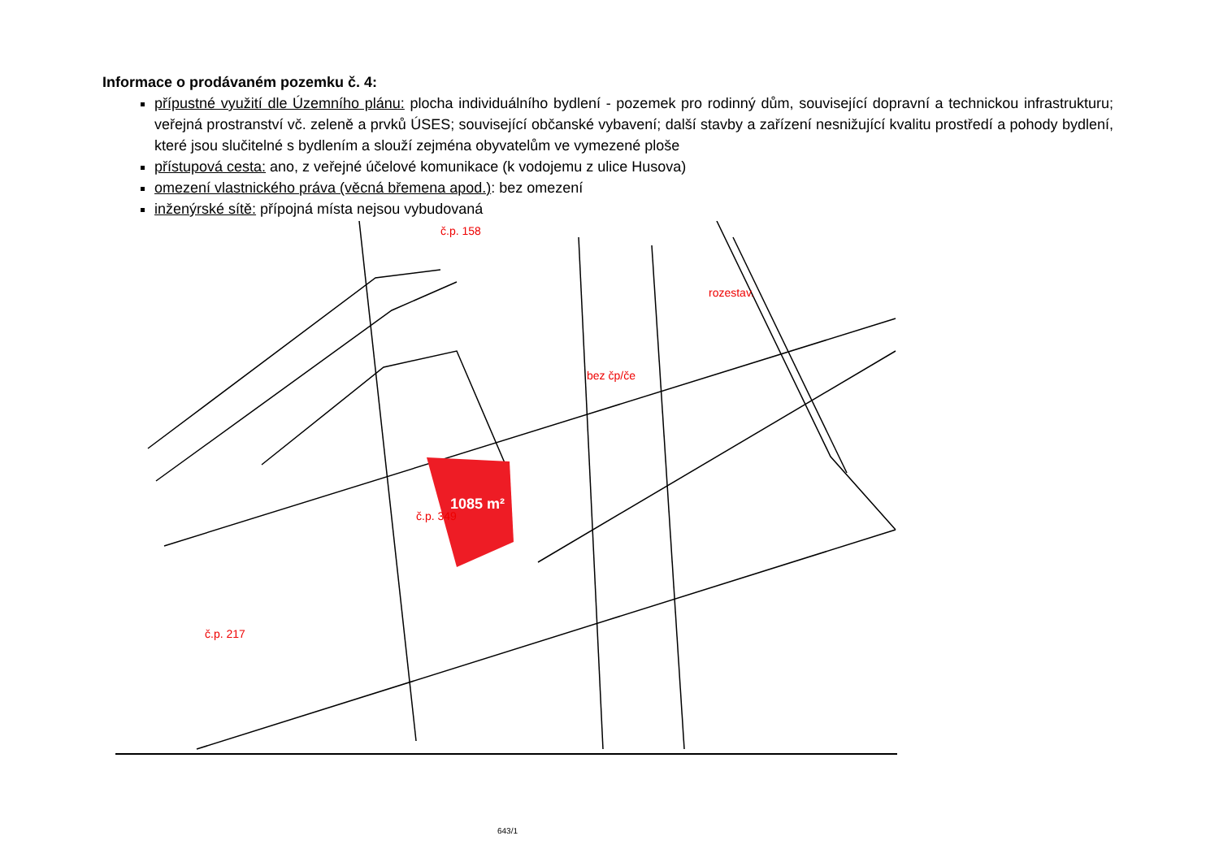Informace o prodávaném pozemku č. 4:
přípustné využití dle Územního plánu: plocha individuálního bydlení - pozemek pro rodinný dům, související dopravní a technickou infrastrukturu; veřejná prostranství vč. zeleně a prvků ÚSES; související občanské vybavení; další stavby a zařízení nesnižující kvalitu prostředí a pohody bydlení, které jsou slučitelné s bydlením a slouží zejména obyvatelům ve vymezené ploše
přístupová cesta: ano, z veřejné účelové komunikace (k vodojemu z ulice Husova)
omezení vlastnického práva (věcná břemena apod.): bez omezení
inženýrské sítě: přípojná místa nejsou vybudovaná
1085 m²
č.p. 158
rozestav.
bez čp/če
č.p. 349
č.p. 217
643/1